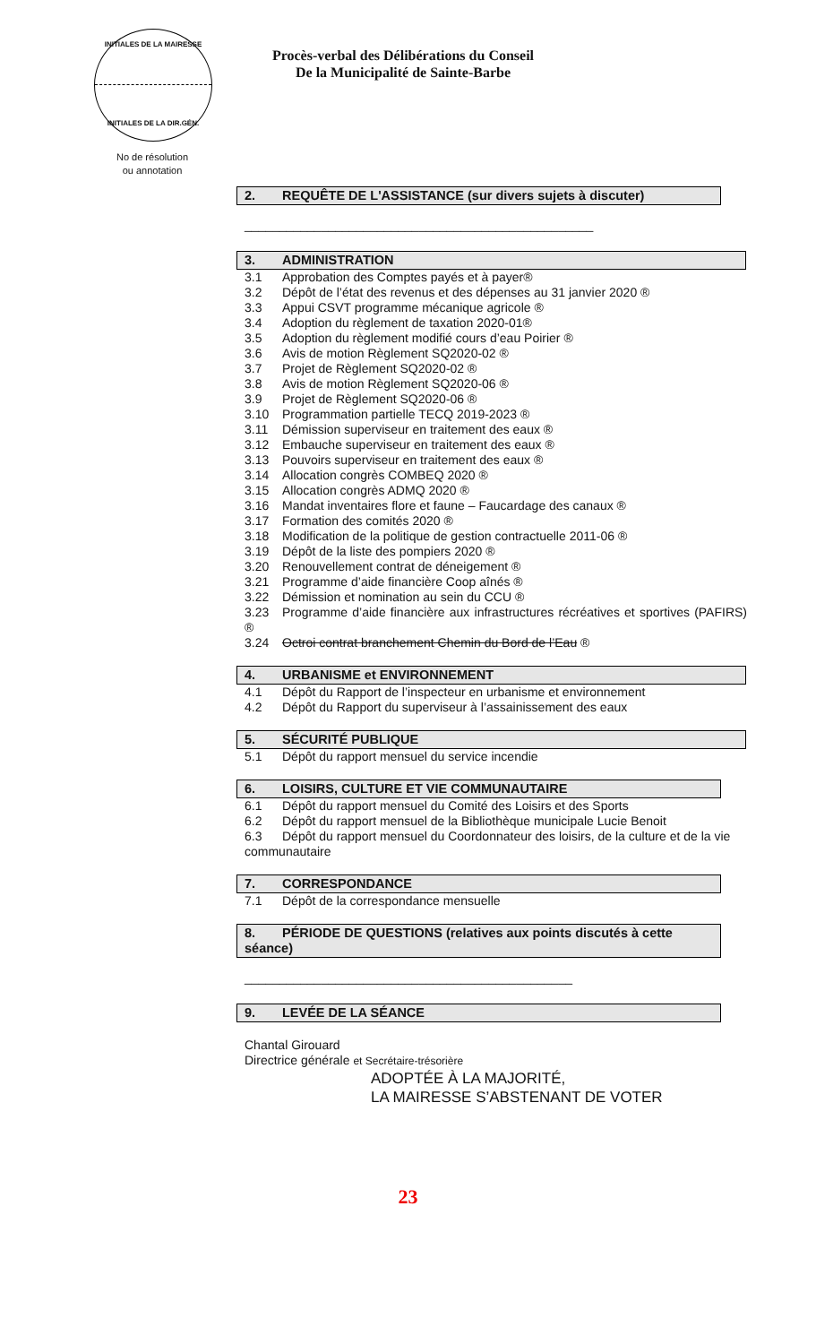INITIALES DE LA MAIRESSE
INITIALES DE LA DIR.GÉN.
No de résolution
ou annotation
Procès-verbal des Délibérations du Conseil
De la Municipalité de Sainte-Barbe
2. REQUÊTE DE L'ASSISTANCE (sur divers sujets à discuter)
__________________________________________________
3. ADMINISTRATION
3.1 Approbation des Comptes payés et à payer®
3.2 Dépôt de l’état des revenus et des dépenses au 31 janvier 2020 ®
3.3 Appui CSVT programme mécanique agricole ®
3.4 Adoption du règlement de taxation 2020-01®
3.5 Adoption du règlement modifié cours d’eau Poirier ®
3.6 Avis de motion Règlement SQ2020-02 ®
3.7 Projet de Règlement SQ2020-02 ®
3.8 Avis de motion Règlement SQ2020-06 ®
3.9 Projet de Règlement SQ2020-06 ®
3.10 Programmation partielle TECQ 2019-2023 ®
3.11 Démission superviseur en traitement des eaux ®
3.12 Embauche superviseur en traitement des eaux ®
3.13 Pouvoirs superviseur en traitement des eaux ®
3.14 Allocation congrès COMBEQ 2020 ®
3.15 Allocation congrès ADMQ 2020 ®
3.16 Mandat inventaires flore et faune – Faucardage des canaux ®
3.17 Formation des comités 2020 ®
3.18 Modification de la politique de gestion contractuelle 2011-06 ®
3.19 Dépôt de la liste des pompiers 2020 ®
3.20 Renouvellement contrat de déneigement ®
3.21 Programme d’aide financière Coop aînés ®
3.22 Démission et nomination au sein du CCU ®
3.23 Programme d’aide financière aux infrastructures récréatives et sportives (PAFIRS) ®
3.24 Octroi contrat branchement Chemin du Bord de l’Eau ®
4. URBANISME et ENVIRONNEMENT
4.1 Dépôt du Rapport de l’inspecteur en urbanisme et environnement
4.2 Dépôt du Rapport du superviseur à l’assainissement des eaux
5. SÉCURITÉ PUBLIQUE
5.1 Dépôt du rapport mensuel du service incendie
6. LOISIRS, CULTURE ET VIE COMMUNAUTAIRE
6.1 Dépôt du rapport mensuel du Comité des Loisirs et des Sports
6.2 Dépôt du rapport mensuel de la Bibliothèque municipale Lucie Benoit
6.3 Dépôt du rapport mensuel du Coordonnateur des loisirs, de la culture et de la vie communautaire
7. CORRESPONDANCE
7.1 Dépôt de la correspondance mensuelle
8. PÉRIODE DE QUESTIONS (relatives aux points discutés à cette séance)
_______________________________________________
9. LEVÉE DE LA SÉANCE
Chantal Girouard
Directrice générale et Secrétaire-trésorière
ADOPTÉE À LA MAJORITÉ,
LA MAIRESSE S’ABSTENANT DE VOTER
23